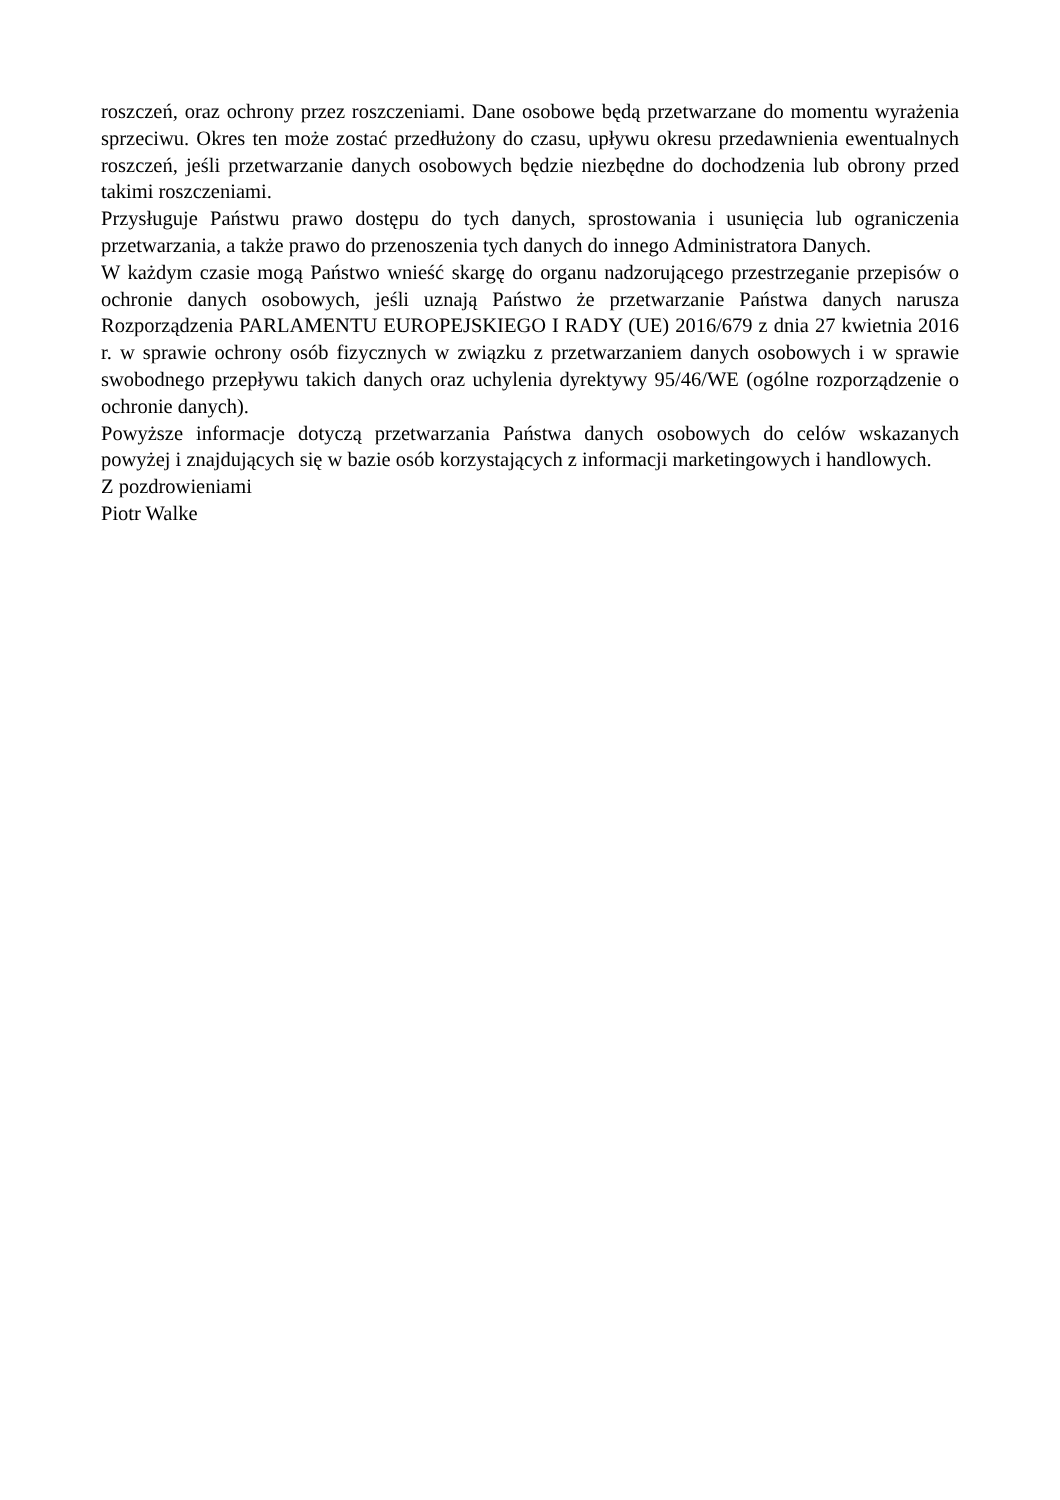roszczeń, oraz ochrony przez roszczeniami. Dane osobowe będą przetwarzane do momentu wyrażenia sprzeciwu. Okres ten może zostać przedłużony do czasu, upływu okresu przedawnienia ewentualnych roszczeń, jeśli przetwarzanie danych osobowych będzie niezbędne do dochodzenia lub obrony przed takimi roszczeniami.
Przysługuje Państwu prawo dostępu do tych danych, sprostowania i usunięcia lub ograniczenia przetwarzania, a także prawo do przenoszenia tych danych do innego Administratora Danych.
W każdym czasie mogą Państwo wnieść skargę do organu nadzorującego przestrzeganie przepisów o ochronie danych osobowych, jeśli uznają Państwo że przetwarzanie Państwa danych narusza Rozporządzenia PARLAMENTU EUROPEJSKIEGO I RADY (UE) 2016/679 z dnia 27 kwietnia 2016 r. w sprawie ochrony osób fizycznych w związku z przetwarzaniem danych osobowych i w sprawie swobodnego przepływu takich danych oraz uchylenia dyrektywy 95/46/WE (ogólne rozporządzenie o ochronie danych).
Powyższe informacje dotyczą przetwarzania Państwa danych osobowych do celów wskazanych powyżej i znajdujących się w bazie osób korzystających z informacji marketingowych i handlowych.
Z pozdrowieniami
Piotr Walke